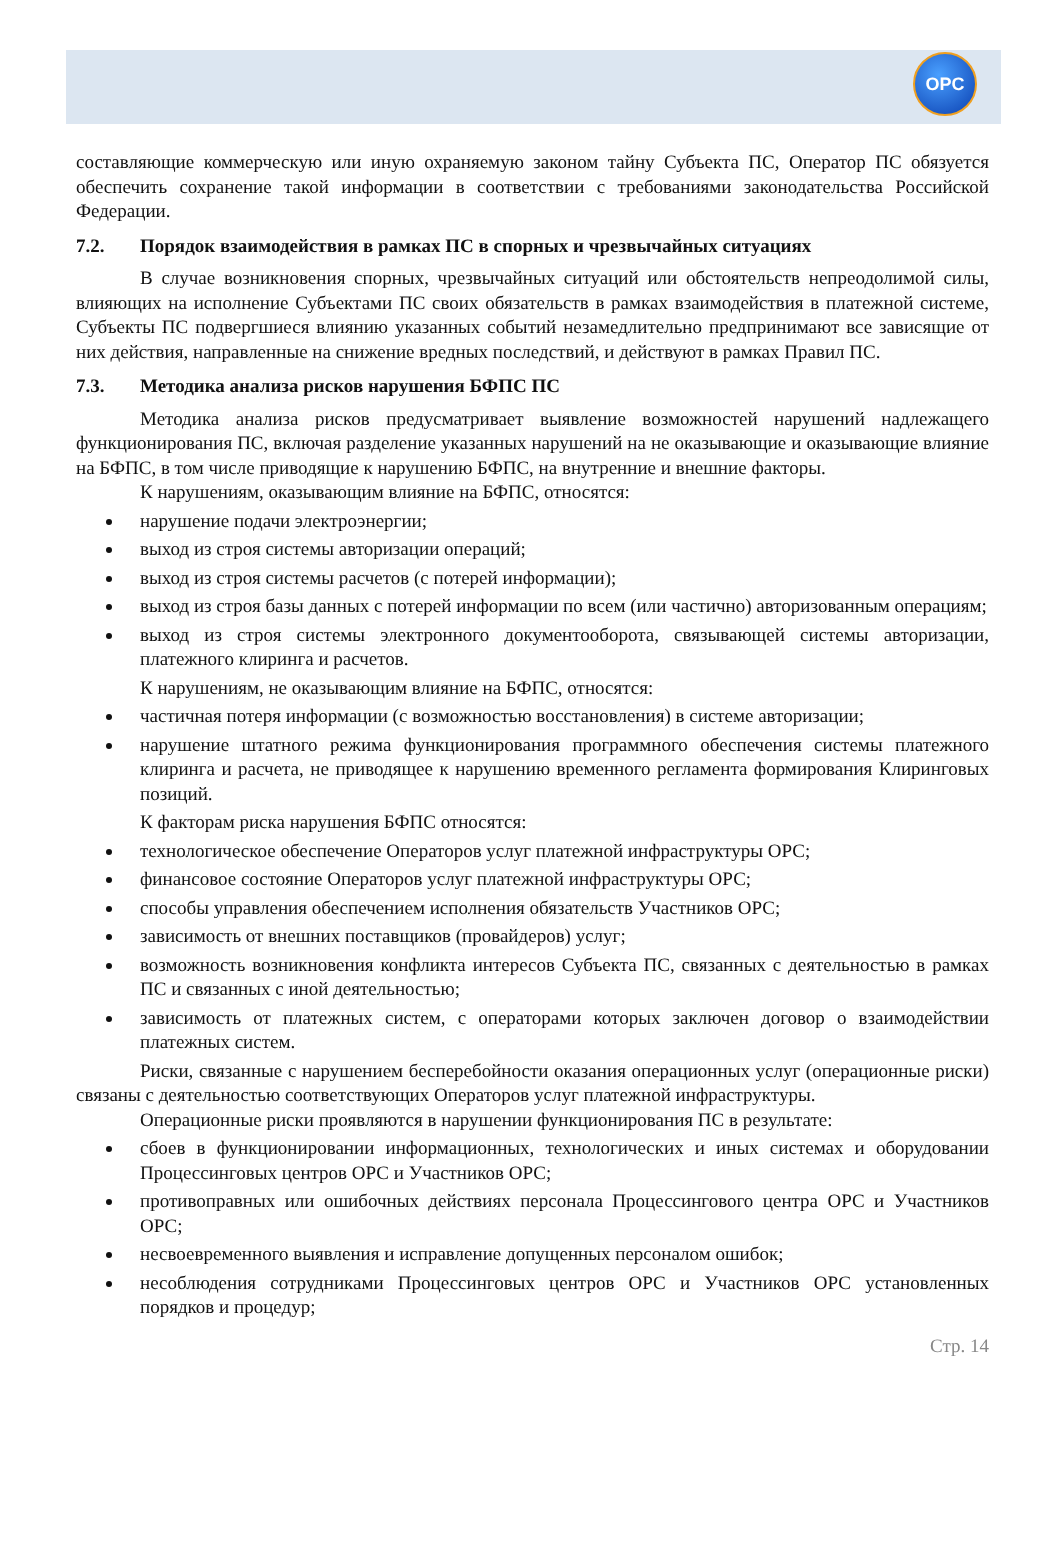OPC
составляющие коммерческую или иную охраняемую законом тайну Субъекта ПС, Оператор ПС обязуется обеспечить сохранение такой информации в соответствии с требованиями законодательства Российской Федерации.
7.2. Порядок взаимодействия в рамках ПС в спорных и чрезвычайных ситуациях
В случае возникновения спорных, чрезвычайных ситуаций или обстоятельств непреодолимой силы, влияющих на исполнение Субъектами ПС своих обязательств в рамках взаимодействия в платежной системе, Субъекты ПС подвергшиеся влиянию указанных событий незамедлительно предпринимают все зависящие от них действия, направленные на снижение вредных последствий, и действуют в рамках Правил ПС.
7.3. Методика анализа рисков нарушения БФПС ПС
Методика анализа рисков предусматривает выявление возможностей нарушений надлежащего функционирования ПС, включая разделение указанных нарушений на не оказывающие и оказывающие влияние на БФПС, в том числе приводящие к нарушению БФПС, на внутренние и внешние факторы.
К нарушениям, оказывающим влияние на БФПС, относятся:
нарушение подачи электроэнергии;
выход из строя системы авторизации операций;
выход из строя системы расчетов (с потерей информации);
выход из строя базы данных с потерей информации по всем (или частично) авторизованным операциям;
выход из строя системы электронного документооборота, связывающей системы авторизации, платежного клиринга и расчетов.
К нарушениям, не оказывающим влияние на БФПС, относятся:
частичная потеря информации (с возможностью восстановления) в системе авторизации;
нарушение штатного режима функционирования программного обеспечения системы платежного клиринга и расчета, не приводящее к нарушению временного регламента формирования Клиринговых позиций.
К факторам риска нарушения БФПС относятся:
технологическое обеспечение Операторов услуг платежной инфраструктуры ОРС;
финансовое состояние Операторов услуг платежной инфраструктуры ОРС;
способы управления обеспечением исполнения обязательств Участников ОРС;
зависимость от внешних поставщиков (провайдеров) услуг;
возможность возникновения конфликта интересов Субъекта ПС, связанных с деятельностью в рамках ПС и связанных с иной деятельностью;
зависимость от платежных систем, с операторами которых заключен договор о взаимодействии платежных систем.
Риски, связанные с нарушением бесперебойности оказания операционных услуг (операционные риски) связаны с деятельностью соответствующих Операторов услуг платежной инфраструктуры.
Операционные риски проявляются в нарушении функционирования ПС в результате:
сбоев в функционировании информационных, технологических и иных системах и оборудовании Процессинговых центров ОРС и Участников ОРС;
противоправных или ошибочных действиях персонала Процессингового центра ОРС и Участников ОРС;
несвоевременного выявления и исправление допущенных персоналом ошибок;
несоблюдения сотрудниками Процессинговых центров ОРС и Участников ОРС установленных порядков и процедур;
Стр. 14